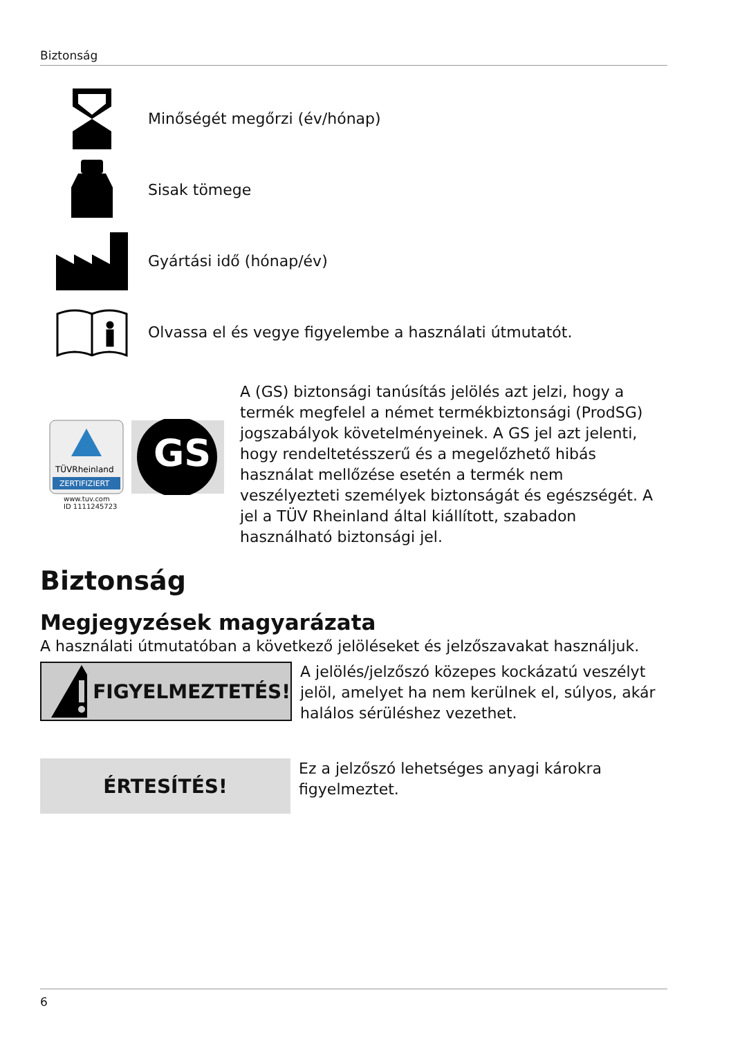Biztonság
Minőségét megőrzi (év/hónap)
Sisak tömege
Gyártási idő (hónap/év)
Olvassa el és vegye figyelembe a használati útmutatót.
TÜVRheinland
ZERTIFIZIERT
GS
www.tuv.com
ID 1111245723
A (GS) biztonsági tanúsítás jelölés azt jelzi, hogy a termék megfelel a német termékbiztonsági (ProdSG) jogszabályok követelményeinek. A GS jel azt jelenti, hogy rendeltetésszerű és a megelőzhető hibás használat mellőzése esetén a termék nem veszélyezteti személyek biztonságát és egészségét. A jel a TÜV Rheinland által kiállított, szabadon használható biztonsági jel.
Biztonság
Megjegyzések magyarázata
A használati útmutatóban a következő jelöléseket és jelzőszavakat használjuk.
FIGYELMEZTETÉS!
A jelölés/jelzőszó közepes kockázatú veszélyt jelöl, amelyet ha nem kerülnek el, súlyos, akár halálos sérüléshez vezethet.
ÉRTESÍTÉS!
Ez a jelzőszó lehetséges anyagi károkra figyelmeztet.
6